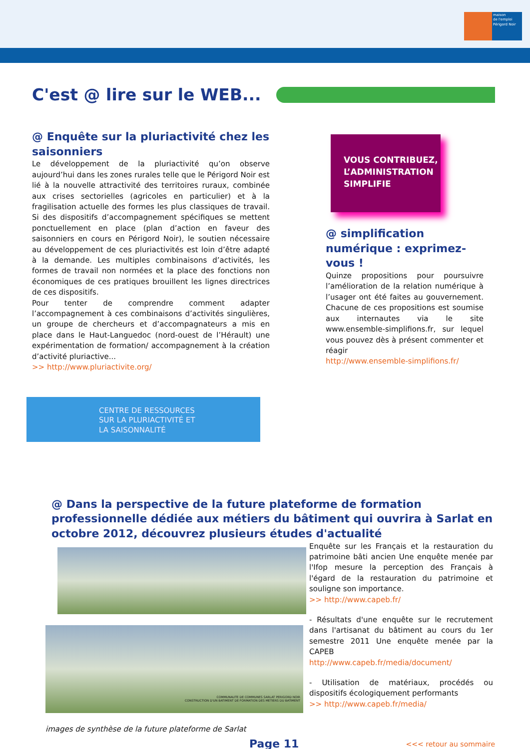maison
de l'emploi
Périgord Noir
C'est @ lire sur le WEB...
@ Enquête sur la pluriactivité chez les saisonniers
Le développement de la pluriactivité qu’on observe aujourd’hui dans les zones rurales telle que le Périgord Noir est lié à la nouvelle attractivité des territoires ruraux, combinée aux crises sectorielles (agricoles en particulier) et à la fragilisation actuelle des formes les plus classiques de travail. Si des dispositifs d’accompagnement spécifiques se mettent ponctuellement en place (plan d’action en faveur des saisonniers en cours en Périgord Noir), le soutien nécessaire au développement de ces pluriactivités est loin d’être adapté à la demande. Les multiples combinaisons d’activités, les formes de travail non normées et la place des fonctions non économiques de ces pratiques brouillent les lignes directrices de ces dispositifs.
Pour tenter de comprendre comment adapter l’accompagnement à ces combinaisons d’activités singulières, un groupe de chercheurs et d’accompagnateurs a mis en place dans le Haut-Languedoc (nord-ouest de l’Hérault) une expérimentation de formation/ accompagnement à la création d’activité pluriactive...
>> http://www.pluriactivite.org/
CENTRE DE RESSOURCES
SUR LA PLURIACTIVITÉ ET
LA SAISONNALITÉ
VOUS CONTRIBUEZ,
L’ADMINISTRATION
SIMPLIFIE
@ simplification numérique : exprimez-vous !
Quinze propositions pour poursuivre l’amélioration de la relation numérique à l’usager ont été faites au gouvernement. Chacune de ces propositions est soumise aux internautes via le site www.ensemble-simplifions.fr, sur lequel vous pouvez dès à présent commenter et réagir
http://www.ensemble-simplifions.fr/
@ Dans la perspective de la future plateforme de formation professionnelle dédiée aux métiers du bâtiment qui ouvrira à Sarlat en octobre 2012, découvrez plusieurs études d'actualité
COMMUNAUTE DE COMMUNES SARLAT PERIGORD NOIR
CONSTRUCTION D'UN BATIMENT DE FORMATION DES METIERS DU BATIMENT
images de synthèse de la future plateforme de Sarlat
Enquête sur les Français et la restauration du patrimoine bâti ancien Une enquête menée par l'Ifop mesure la perception des Français à l'égard de la restauration du patrimoine et souligne son importance.
>> http://www.capeb.fr/
- Résultats d'une enquête sur le recrutement dans l'artisanat du bâtiment au cours du 1er semestre 2011 Une enquête menée par la CAPEB
http://www.capeb.fr/media/document/
- Utilisation de matériaux, procédés ou dispositifs écologiquement performants
>> http://www.capeb.fr/media/
Page 11
<<< retour au sommaire